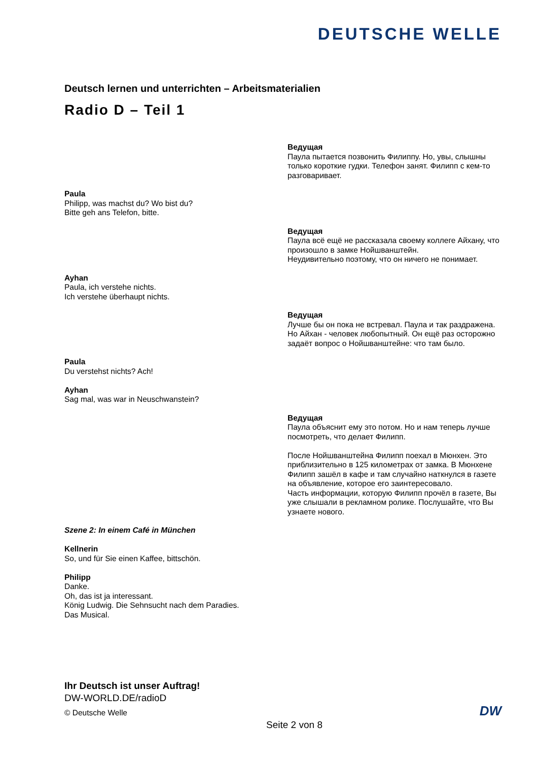DEUTSCHE WELLE
Deutsch lernen und unterrichten – Arbeitsmaterialien
Radio D – Teil 1
Ведущая
Паула пытается позвонить Филиппу. Но, увы, слышны только короткие гудки. Телефон занят. Филипп с кем-то разговаривает.
Paula
Philipp, was machst du? Wo bist du?
Bitte geh ans Telefon, bitte.
Ведущая
Паула всё ещё не рассказала своему коллеге Айхану, что произошло в замке Нойшванштейн.
Неудивительно поэтому, что он ничего не понимает.
Ayhan
Paula, ich verstehe nichts.
Ich verstehe überhaupt nichts.
Ведущая
Лучше бы он пока не встревал. Паула и так раздражена. Но Айхан - человек любопытный. Он ещё раз осторожно задаёт вопрос о Нойшванштейне: что там было.
Paula
Du verstehst nichts? Ach!
Ayhan
Sag mal, was war in Neuschwanstein?
Ведущая
Паула объяснит ему это потом. Но и нам теперь лучше посмотреть, что делает Филипп.
После Нойшванштейна Филипп поехал в Мюнхен. Это приблизительно в 125 километрах от замка. В Мюнхене Филипп зашёл в кафе и там случайно наткнулся в газете на объявление, которое его заинтересовало.
Часть информации, которую Филипп прочёл в газете, Вы уже слышали в рекламном ролике. Послушайте, что Вы узнаете нового.
Szene 2: In einem Café in München
Kellnerin
So, und für Sie einen Kaffee, bittschön.
Philipp
Danke.
Oh, das ist ja interessant.
König Ludwig. Die Sehnsucht nach dem Paradies.
Das Musical.
Ihr Deutsch ist unser Auftrag!
DW-WORLD.DE/radioD
© Deutsche Welle
DW
Seite 2 von 8